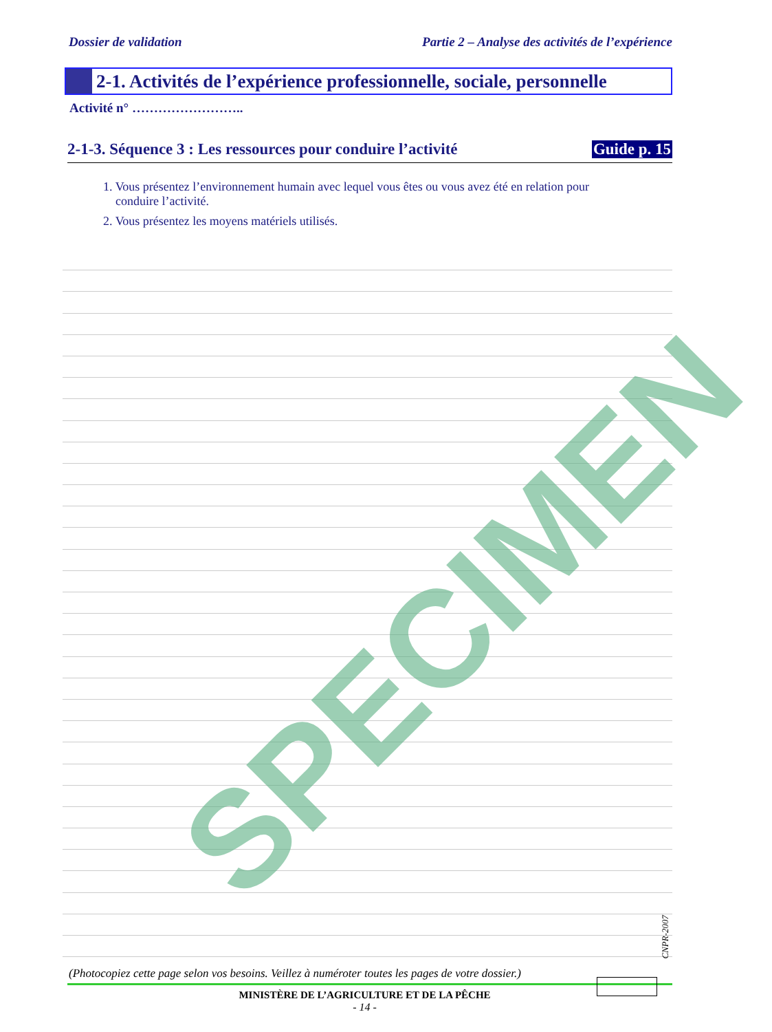Dossier de validation Partie 2 – Analyse des activités de l’expérience
2-1. Activités de l’expérience professionnelle, sociale, personnelle
Activité n° ……………………..
2-1-3. Séquence 3 : Les ressources pour conduire l’activité Guide p. 15
1. Vous présentez l’environnement humain avec lequel vous êtes ou vous avez été en relation pour
conduire l’activité.
2. Vous présentez les moyens matériels utilisés.
(Photocopiez cette page selon vos besoins. Veillez à numéroter toutes les pages de votre dossier.)
MINISTÈRE DE L’AGRICULTURE ET DE LA PÊCHE
- 14 -
CNPR-2007
SPECIMEN